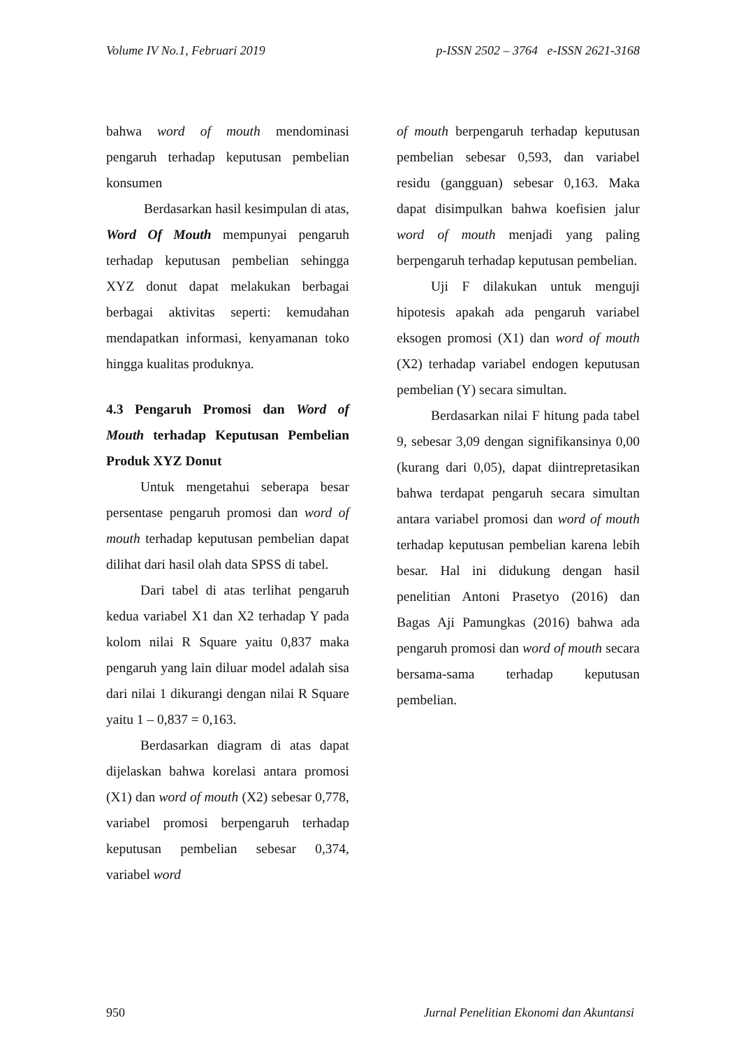Volume IV No.1, Februari 2019 p-ISSN 2502 – 3764 e-ISSN 2621-3168
bahwa word of mouth mendominasi pengaruh terhadap keputusan pembelian konsumen
Berdasarkan hasil kesimpulan di atas, Word Of Mouth mempunyai pengaruh terhadap keputusan pembelian sehingga XYZ donut dapat melakukan berbagai berbagai aktivitas seperti: kemudahan mendapatkan informasi, kenyamanan toko hingga kualitas produknya.
4.3 Pengaruh Promosi dan Word of Mouth terhadap Keputusan Pembelian Produk XYZ Donut
Untuk mengetahui seberapa besar persentase pengaruh promosi dan word of mouth terhadap keputusan pembelian dapat dilihat dari hasil olah data SPSS di tabel.
Dari tabel di atas terlihat pengaruh kedua variabel X1 dan X2 terhadap Y pada kolom nilai R Square yaitu 0,837 maka pengaruh yang lain diluar model adalah sisa dari nilai 1 dikurangi dengan nilai R Square yaitu 1 – 0,837 = 0,163.
Berdasarkan diagram di atas dapat dijelaskan bahwa korelasi antara promosi (X1) dan word of mouth (X2) sebesar 0,778, variabel promosi berpengaruh terhadap keputusan pembelian sebesar 0,374, variabel word
of mouth berpengaruh terhadap keputusan pembelian sebesar 0,593, dan variabel residu (gangguan) sebesar 0,163. Maka dapat disimpulkan bahwa koefisien jalur word of mouth menjadi yang paling berpengaruh terhadap keputusan pembelian.
Uji F dilakukan untuk menguji hipotesis apakah ada pengaruh variabel eksogen promosi (X1) dan word of mouth (X2) terhadap variabel endogen keputusan pembelian (Y) secara simultan.
Berdasarkan nilai F hitung pada tabel 9, sebesar 3,09 dengan signifikansinya 0,00 (kurang dari 0,05), dapat diintrepretasikan bahwa terdapat pengaruh secara simultan antara variabel promosi dan word of mouth terhadap keputusan pembelian karena lebih besar. Hal ini didukung dengan hasil penelitian Antoni Prasetyo (2016) dan Bagas Aji Pamungkas (2016) bahwa ada pengaruh promosi dan word of mouth secara bersama-sama terhadap keputusan pembelian.
950 Jurnal Penelitian Ekonomi dan Akuntansi